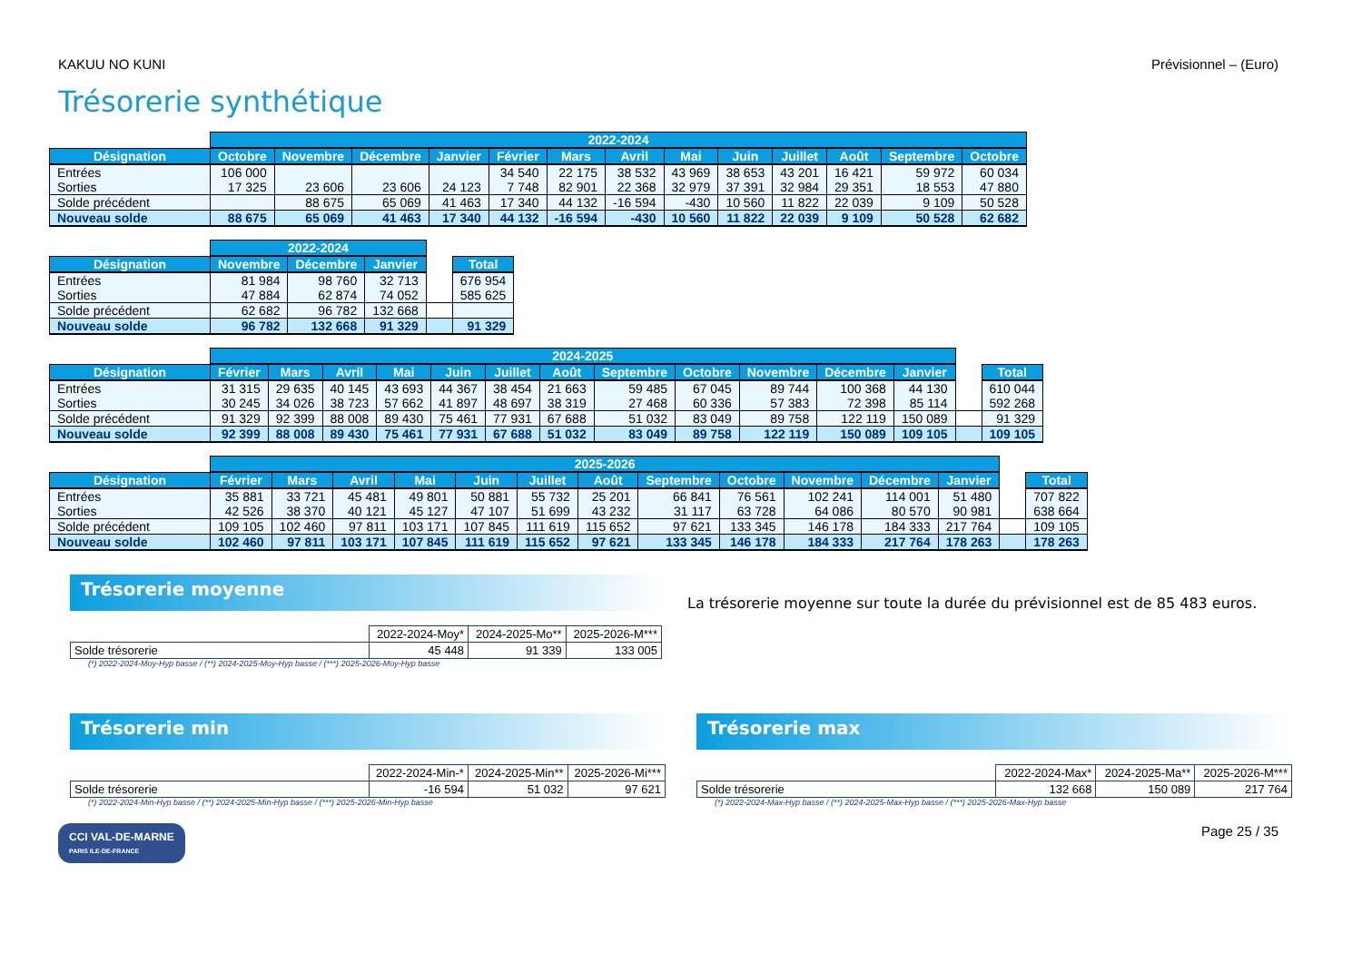KAKUU NO KUNI Prévisionnel – (Euro)
Trésorerie synthétique
| | 2022-2024 | | | | | | | | | | | | |
| --- | --- | --- | --- | --- | --- | --- | --- | --- | --- | --- | --- | --- | --- |
| Désignation | Octobre | Novembre | Décembre | Janvier | Février | Mars | Avril | Mai | Juin | Juillet | Août | Septembre | Octobre |
| Entrées | 106 000 | | | | 34 540 | 22 175 | 38 532 | 43 969 | 38 653 | 43 201 | 16 421 | 59 972 | 60 034 |
| Sorties | 17 325 | 23 606 | 23 606 | 24 123 | 7 748 | 82 901 | 22 368 | 32 979 | 37 391 | 32 984 | 29 351 | 18 553 | 47 880 |
| Solde précédent | | 88 675 | 65 069 | 41 463 | 17 340 | 44 132 | -16 594 | -430 | 10 560 | 11 822 | 22 039 | 9 109 | 50 528 |
| Nouveau solde | 88 675 | 65 069 | 41 463 | 17 340 | 44 132 | -16 594 | -430 | 10 560 | 11 822 | 22 039 | 9 109 | 50 528 | 62 682 |
| | 2022-2024 | | | | |
| --- | --- | --- | --- | --- | --- |
| Désignation | Novembre | Décembre | Janvier | | Total |
| Entrées | 81 984 | 98 760 | 32 713 | | 676 954 |
| Sorties | 47 884 | 62 874 | 74 052 | | 585 625 |
| Solde précédent | 62 682 | 96 782 | 132 668 | | |
| Nouveau solde | 96 782 | 132 668 | 91 329 | | 91 329 |
| | 2024-2025 | | | | | | | | | | | | | |
| --- | --- | --- | --- | --- | --- | --- | --- | --- | --- | --- | --- | --- | --- | --- |
| Désignation | Février | Mars | Avril | Mai | Juin | Juillet | Août | Septembre | Octobre | Novembre | Décembre | Janvier | | Total |
| Entrées | 31 315 | 29 635 | 40 145 | 43 693 | 44 367 | 38 454 | 21 663 | 59 485 | 67 045 | 89 744 | 100 368 | 44 130 | | 610 044 |
| Sorties | 30 245 | 34 026 | 38 723 | 57 662 | 41 897 | 48 697 | 38 319 | 27 468 | 60 336 | 57 383 | 72 398 | 85 114 | | 592 268 |
| Solde précédent | 91 329 | 92 399 | 88 008 | 89 430 | 75 461 | 77 931 | 67 688 | 51 032 | 83 049 | 89 758 | 122 119 | 150 089 | | 91 329 |
| Nouveau solde | 92 399 | 88 008 | 89 430 | 75 461 | 77 931 | 67 688 | 51 032 | 83 049 | 89 758 | 122 119 | 150 089 | 109 105 | | 109 105 |
| | 2025-2026 | | | | | | | | | | | | | |
| --- | --- | --- | --- | --- | --- | --- | --- | --- | --- | --- | --- | --- | --- | --- |
| Désignation | Février | Mars | Avril | Mai | Juin | Juillet | Août | Septembre | Octobre | Novembre | Décembre | Janvier | | Total |
| Entrées | 35 881 | 33 721 | 45 481 | 49 801 | 50 881 | 55 732 | 25 201 | 66 841 | 76 561 | 102 241 | 114 001 | 51 480 | | 707 822 |
| Sorties | 42 526 | 38 370 | 40 121 | 45 127 | 47 107 | 51 699 | 43 232 | 31 117 | 63 728 | 64 086 | 80 570 | 90 981 | | 638 664 |
| Solde précédent | 109 105 | 102 460 | 97 811 | 103 171 | 107 845 | 111 619 | 115 652 | 97 621 | 133 345 | 146 178 | 184 333 | 217 764 | | 109 105 |
| Nouveau solde | 102 460 | 97 811 | 103 171 | 107 845 | 111 619 | 115 652 | 97 621 | 133 345 | 146 178 | 184 333 | 217 764 | 178 263 | | 178 263 |
Trésorerie moyenne
| | 2022-2024-Moy* | 2024-2025-Mo** | 2025-2026-M*** |
| Solde trésorerie | 45 448 | 91 339 | 133 005 |
(*) 2022-2024-Moy-Hyp basse / (**) 2024-2025-Moy-Hyp basse / (***) 2025-2026-Moy-Hyp basse
La trésorerie moyenne sur toute la durée du prévisionnel est de 85 483 euros.
Trésorerie min
| | 2022-2024-Min-* | 2024-2025-Min** | 2025-2026-Mi*** |
| Solde trésorerie | -16 594 | 51 032 | 97 621 |
(*) 2022-2024-Min-Hyp basse / (**) 2024-2025-Min-Hyp basse / (***) 2025-2026-Min-Hyp basse
Trésorerie max
| | 2022-2024-Max* | 2024-2025-Ma** | 2025-2026-M*** |
| Solde trésorerie | 132 668 | 150 089 | 217 764 |
(*) 2022-2024-Max-Hyp basse / (**) 2024-2025-Max-Hyp basse / (***) 2025-2026-Max-Hyp basse
CCI VAL-DE-MARNE
PARIS ILE-DE-FRANCE
Page 25 / 35